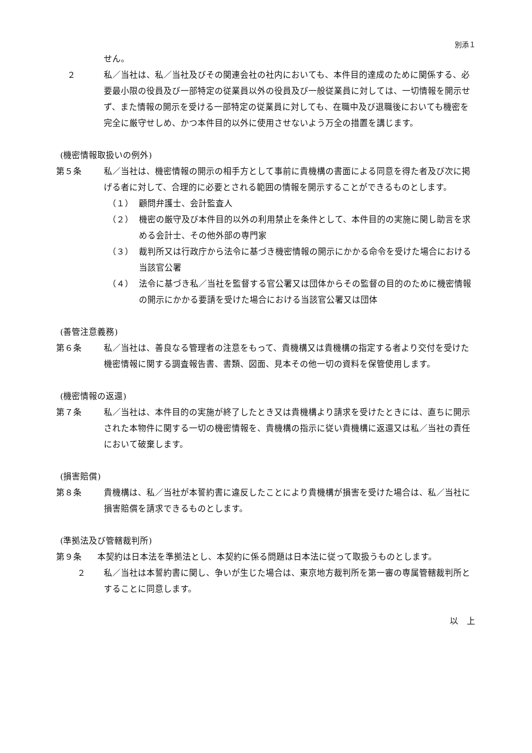別添１
せん。
２ 私／当社は、私／当社及びその関連会社の社内においても、本件目的達成のために関係する、必要最小限の役員及び一部特定の従業員以外の役員及び一般従業員に対しては、一切情報を開示せず、また情報の開示を受ける一部特定の従業員に対しても、在職中及び退職後においても機密を完全に厳守せしめ、かつ本件目的以外に使用させないよう万全の措置を講じます。
(機密情報取扱いの例外)
第５条 私／当社は、機密情報の開示の相手方として事前に貴機構の書面による同意を得た者及び次に掲げる者に対して、合理的に必要とされる範囲の情報を開示することができるものとします。
（１） 顧問弁護士、会計監査人
（２） 機密の厳守及び本件目的以外の利用禁止を条件として、本件目的の実施に関し助言を求める会計士、その他外部の専門家
（３） 裁判所又は行政庁から法令に基づき機密情報の開示にかかる命令を受けた場合における当該官公署
（４） 法令に基づき私／当社を監督する官公署又は団体からその監督の目的のために機密情報の開示にかかる要請を受けた場合における当該官公署又は団体
(善管注意義務)
第６条 私／当社は、善良なる管理者の注意をもって、貴機構又は貴機構の指定する者より交付を受けた機密情報に関する調査報告書、書類、図面、見本その他一切の資料を保管使用します。
(機密情報の返還)
第７条 私／当社は、本件目的の実施が終了したとき又は貴機構より請求を受けたときには、直ちに開示された本物件に関する一切の機密情報を、貴機構の指示に従い貴機構に返還又は私／当社の責任において破棄します。
(損害賠償)
第８条 貴機構は、私／当社が本誓約書に違反したことにより貴機構が損害を受けた場合は、私／当社に損害賠償を請求できるものとします。
(準拠法及び管轄裁判所)
第９条 本契約は日本法を準拠法とし、本契約に係る問題は日本法に従って取扱うものとします。
２ 私／当社は本誓約書に関し、争いが生じた場合は、東京地方裁判所を第一審の専属管轄裁判所とすることに同意します。
以　上